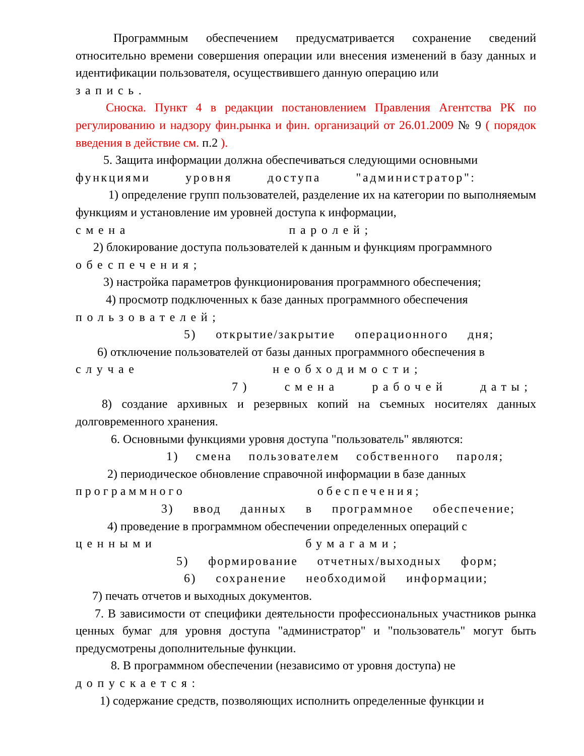Программным обеспечением предусматривается сохранение сведений относительно времени совершения операции или внесения изменений в базу данных и идентификации пользователя, осуществившего данную операцию или
запись.
Сноска. Пункт 4 в редакции постановлением Правления Агентства РК по регулированию и надзору фин.рынка и фин. организаций от 26.01.2009 № 9 ( порядок введения в действие см. п.2 ).
5. Защита информации должна обеспечиваться следующими основными
функциями уровня доступа "администратор":
1) определение групп пользователей, разделение их на категории по выполняемым функциям и установление им уровней доступа к информации,
смена паролей;
2) блокирование доступа пользователей к данным и функциям программного
обеспечения;
3) настройка параметров функционирования программного обеспечения;
4) просмотр подключенных к базе данных программного обеспечения
пользователей;
5) открытие/закрытие операционного дня;
6) отключение пользователей от базы данных программного обеспечения в
случае необходимости;
7) смена рабочей даты;
8) создание архивных и резервных копий на съемных носителях данных долговременного хранения.
6. Основными функциями уровня доступа "пользователь" являются:
1) смена пользователем собственного пароля;
2) периодическое обновление справочной информации в базе данных
программного обеспечения;
3) ввод данных в программное обеспечение;
4) проведение в программном обеспечении определенных операций с
ценными бумагами;
5) формирование отчетных/выходных форм;
6) сохранение необходимой информации;
7) печать отчетов и выходных документов.
7. В зависимости от специфики деятельности профессиональных участников рынка ценных бумаг для уровня доступа "администратор" и "пользователь" могут быть предусмотрены дополнительные функции.
8. В программном обеспечении (независимо от уровня доступа) не
допускается:
1) содержание средств, позволяющих исполнить определенные функции и